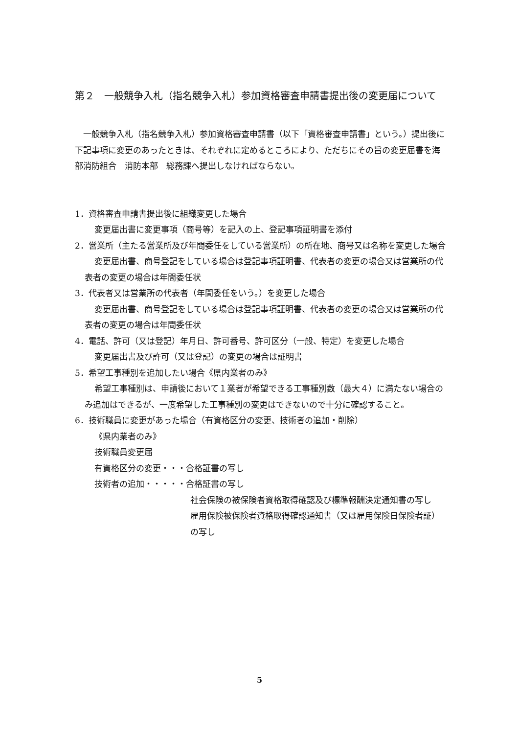第２　一般競争入札（指名競争入札）参加資格審査申請書提出後の変更届について
一般競争入札（指名競争入札）参加資格審査申請書（以下「資格審査申請書」という。）提出後に下記事項に変更のあったときは、それぞれに定めるところにより、ただちにその旨の変更届書を海部消防組合　消防本部　総務課へ提出しなければならない。
1．資格審査申請書提出後に組織変更した場合
変更届出書に変更事項（商号等）を記入の上、登記事項証明書を添付
2．営業所（主たる営業所及び年間委任をしている営業所）の所在地、商号又は名称を変更した場合
変更届出書、商号登記をしている場合は登記事項証明書、代表者の変更の場合又は営業所の代表者の変更の場合は年間委任状
3．代表者又は営業所の代表者（年間委任をいう。）を変更した場合
変更届出書、商号登記をしている場合は登記事項証明書、代表者の変更の場合又は営業所の代表者の変更の場合は年間委任状
4．電話、許可（又は登記）年月日、許可番号、許可区分（一般、特定）を変更した場合
変更届出書及び許可（又は登記）の変更の場合は証明書
5．希望工事種別を追加したい場合《県内業者のみ》
希望工事種別は、申請後において１業者が希望できる工事種別数（最大４）に満たない場合のみ追加はできるが、一度希望した工事種別の変更はできないので十分に確認すること。
6．技術職員に変更があった場合（有資格区分の変更、技術者の追加・削除）
《県内業者のみ》
技術職員変更届
有資格区分の変更・・・合格証書の写し
技術者の追加・・・・・合格証書の写し
社会保険の被保険者資格取得確認及び標準報酬決定通知書の写し
雇用保険被保険者資格取得確認通知書（又は雇用保険日保険者証）の写し
5